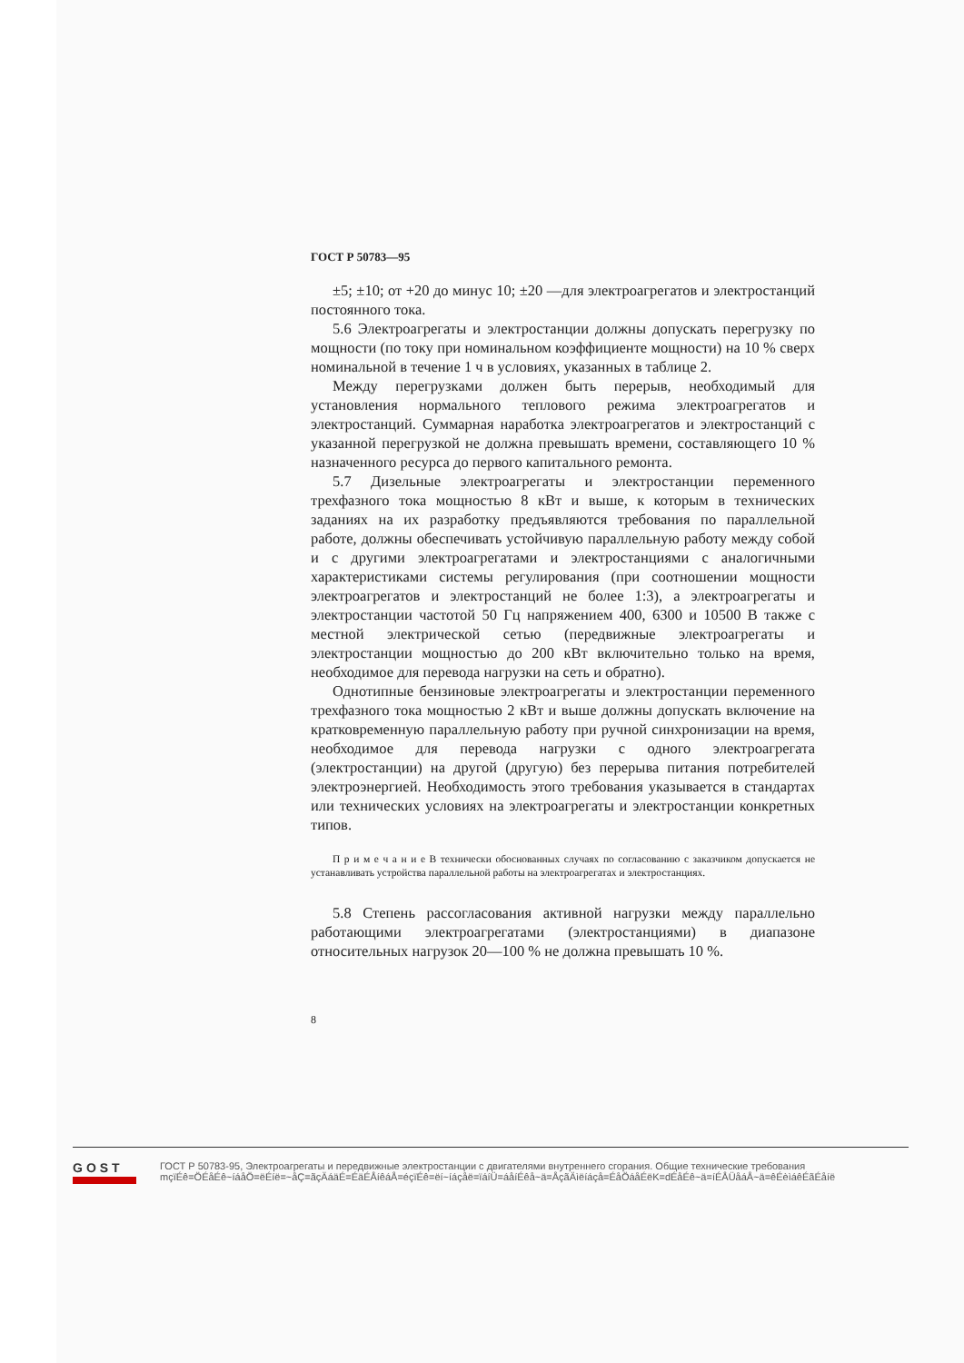ГОСТ Р 50783—95
±5; ±10; от +20 до минус 10; ±20 —для электроагрегатов и электростанций постоянного тока.
5.6 Электроагрегаты и электростанции должны допускать перегрузку по мощности (по току при номинальном коэффициенте мощности) на 10 % сверх номинальной в течение 1 ч в условиях, указанных в таблице 2.
Между перегрузками должен быть перерыв, необходимый для установления нормального теплового режима электроагрегатов и электростанций. Суммарная наработка электроагрегатов и электростанций с указанной перегрузкой не должна превышать времени, составляющего 10 % назначенного ресурса до первого капитального ремонта.
5.7 Дизельные электроагрегаты и электростанции переменного трехфазного тока мощностью 8 кВт и выше, к которым в технических заданиях на их разработку предъявляются требования по параллельной работе, должны обеспечивать устойчивую параллельную работу между собой и с другими электроагрегатами и электростанциями с аналогичными характеристиками системы регулирования (при соотношении мощности электроагрегатов и электростанций не более 1:3), а электроагрегаты и электростанции частотой 50 Гц напряжением 400, 6300 и 10500 В также с местной электрической сетью (передвижные электроагрегаты и электростанции мощностью до 200 кВт включительно только на время, необходимое для перевода нагрузки на сеть и обратно).
Однотипные бензиновые электроагрегаты и электростанции переменного трехфазного тока мощностью 2 кВт и выше должны допускать включение на кратковременную параллельную работу при ручной синхронизации на время, необходимое для перевода нагрузки с одного электроагрегата (электростанции) на другой (другую) без перерыва питания потребителей электроэнергией. Необходимость этого требования указывается в стандартах или технических условиях на электроагрегаты и электростанции конкретных типов.
П р и м е ч а н и е В технически обоснованных случаях по согласованию с заказчиком допускается не устанавливать устройства параллельной работы на электроагрегатах и электростанциях.
5.8 Степень рассогласования активной нагрузки между параллельно работающими электроагрегатами (электростанциями) в диапазоне относительных нагрузок 20—100 % не должна превышать 10 %.
8
GOST
ГОСТ Р 50783-95, Электроагрегаты и передвижные электростанции с двигателями внутреннего сгорания. Общие технические требования
mçïÉê=ÖÉåÉê~íáåÖ=ëÉíë=~åÇ=ãçÄáäÉ=ÉäÉÅíêáÅ=éçïÉê=ëí~íáçåë=ïáíÜ=áåíÉêå~ä=ÅçãÄìëíáçå=ÉåÖáåÉëK=dÉåÉê~ä=íÉÅÜåáÅ~ä=êÉèìáêÉãÉåíë